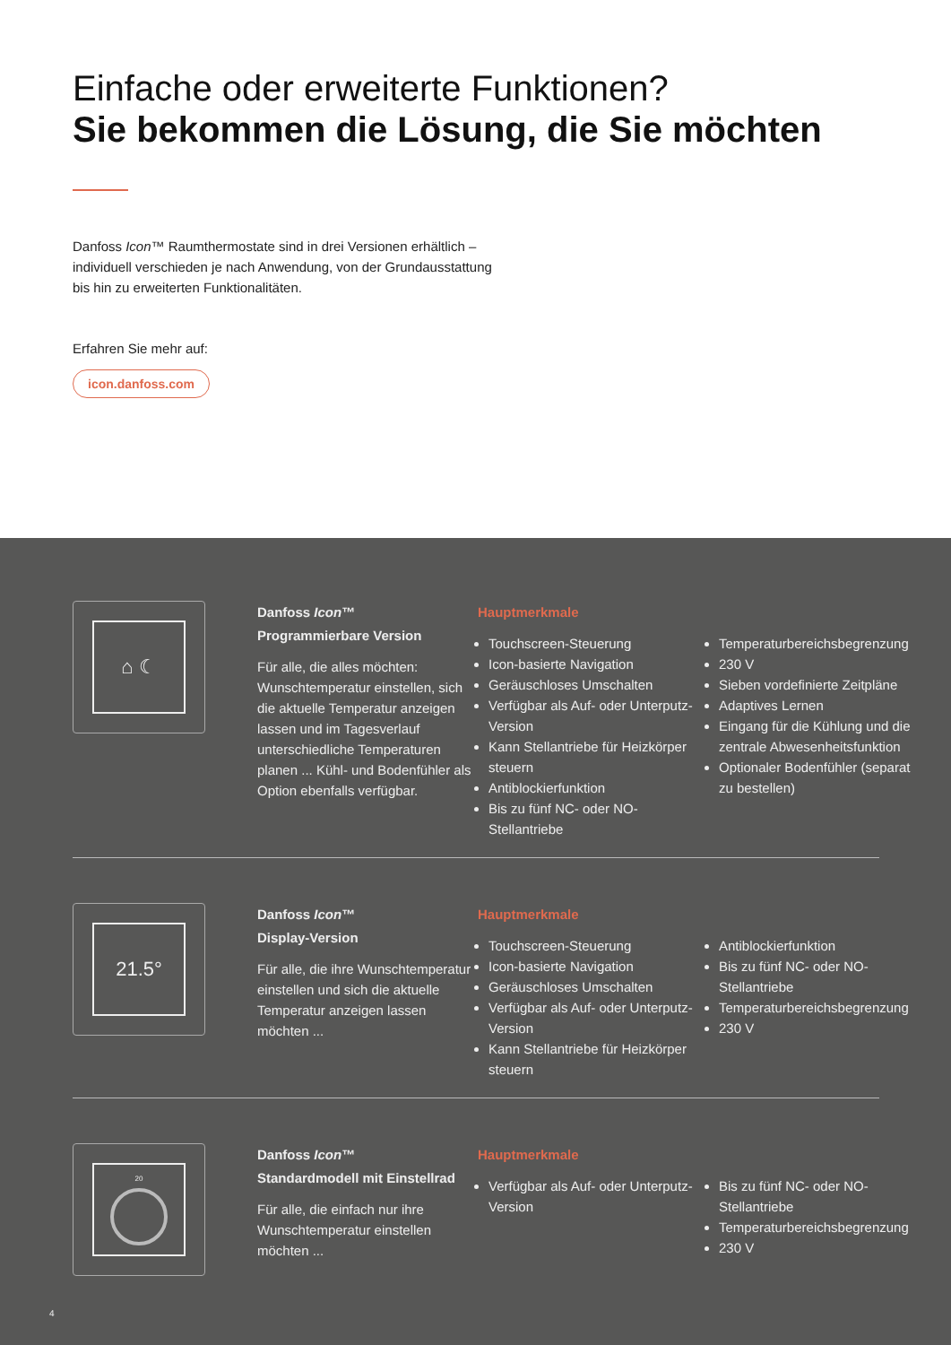Einfache oder erweiterte Funktionen?
Sie bekommen die Lösung, die Sie möchten
Danfoss Icon™ Raumthermostate sind in drei Versionen erhältlich –
individuell verschieden je nach Anwendung, von der Grundausstattung
bis hin zu erweiterten Funktionalitäten.
Erfahren Sie mehr auf:
icon.danfoss.com
⌂ ☾
Danfoss Icon™
Programmierbare Version
Für alle, die alles möchten: Wunschtemperatur einstellen, sich die aktuelle Temperatur anzeigen lassen und im Tagesverlauf unterschiedliche Temperaturen planen ... Kühl- und Bodenfühler als Option ebenfalls verfügbar.
Hauptmerkmale
Touchscreen-Steuerung
Icon-basierte Navigation
Geräuschloses Umschalten
Verfügbar als Auf- oder Unterputz-Version
Kann Stellantriebe für Heizkörper steuern
Antiblockierfunktion
Bis zu fünf NC- oder NO-Stellantriebe
Temperaturbereichsbegrenzung
230 V
Sieben vordefinierte Zeitpläne
Adaptives Lernen
Eingang für die Kühlung und die zentrale Abwesenheitsfunktion
Optionaler Bodenfühler (separat zu bestellen)
21.5°
Danfoss Icon™
Display-Version
Für alle, die ihre Wunschtemperatur einstellen und sich die aktuelle Temperatur anzeigen lassen möchten ...
Hauptmerkmale
Touchscreen-Steuerung
Icon-basierte Navigation
Geräuschloses Umschalten
Verfügbar als Auf- oder Unterputz-Version
Kann Stellantriebe für Heizkörper steuern
Antiblockierfunktion
Bis zu fünf NC- oder NO-Stellantriebe
Temperaturbereichsbegrenzung
230 V
20
Danfoss Icon™
Standardmodell mit Einstellrad
Für alle, die einfach nur ihre Wunschtemperatur einstellen möchten ...
Hauptmerkmale
Verfügbar als Auf- oder Unterputz-Version
Bis zu fünf NC- oder NO-Stellantriebe
Temperaturbereichsbegrenzung
230 V
4